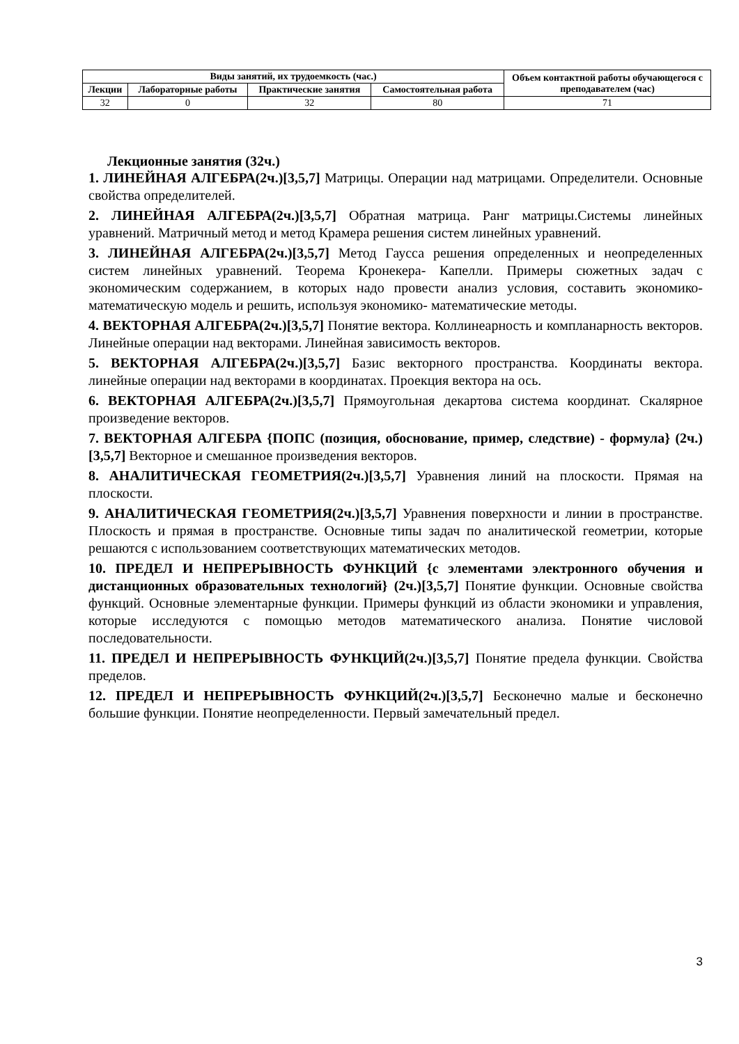| Виды занятий, их трудоемкость (час.) | | | | Объем контактной работы обучающегося с преподавателем (час) |
| --- | --- | --- | --- | --- |
| Лекции | Лабораторные работы | Практические занятия | Самостоятельная работа | |
| 32 | 0 | 32 | 80 | 71 |
Лекционные занятия (32ч.)
1. ЛИНЕЙНАЯ АЛГЕБРА(2ч.)[3,5,7] Матрицы. Операции над матрицами. Определители. Основные свойства определителей.
2. ЛИНЕЙНАЯ АЛГЕБРА(2ч.)[3,5,7] Обратная матрица. Ранг матрицы.Системы линейных уравнений. Матричный метод и метод Крамера решения систем линейных уравнений.
3. ЛИНЕЙНАЯ АЛГЕБРА(2ч.)[3,5,7] Метод Гаусса решения определенных и неопределенных систем линейных уравнений. Теорема Кронекера- Капелли. Примеры сюжетных задач с экономическим содержанием, в которых надо провести анализ условия, составить экономико-математическую модель и решить, используя экономико- математические методы.
4. ВЕКТОРНАЯ АЛГЕБРА(2ч.)[3,5,7] Понятие вектора. Коллинеарность и компланарность векторов. Линейные операции над векторами. Линейная зависимость векторов.
5. ВЕКТОРНАЯ АЛГЕБРА(2ч.)[3,5,7] Базис векторного пространства. Координаты вектора. линейные операции над векторами в координатах. Проекция вектора на ось.
6. ВЕКТОРНАЯ АЛГЕБРА(2ч.)[3,5,7] Прямоугольная декартова система координат. Скалярное произведение векторов.
7. ВЕКТОРНАЯ АЛГЕБРА {ПОПС (позиция, обоснование, пример, следствие) - формула} (2ч.)[3,5,7] Векторное и смешанное произведения векторов.
8. АНАЛИТИЧЕСКАЯ ГЕОМЕТРИЯ(2ч.)[3,5,7] Уравнения линий на плоскости. Прямая на плоскости.
9. АНАЛИТИЧЕСКАЯ ГЕОМЕТРИЯ(2ч.)[3,5,7] Уравнения поверхности и линии в пространстве. Плоскость и прямая в пространстве. Основные типы задач по аналитической геометрии, которые решаются с использованием соответствующих математических методов.
10. ПРЕДЕЛ И НЕПРЕРЫВНОСТЬ ФУНКЦИЙ {с элементами электронного обучения и дистанционных образовательных технологий} (2ч.)[3,5,7] Понятие функции. Основные свойства функций. Основные элементарные функции. Примеры функций из области экономики и управления, которые исследуются с помощью методов математического анализа. Понятие числовой последовательности.
11. ПРЕДЕЛ И НЕПРЕРЫВНОСТЬ ФУНКЦИЙ(2ч.)[3,5,7] Понятие предела функции. Свойства пределов.
12. ПРЕДЕЛ И НЕПРЕРЫВНОСТЬ ФУНКЦИЙ(2ч.)[3,5,7] Бесконечно малые и бесконечно большие функции. Понятие неопределенности. Первый замечательный предел.
3